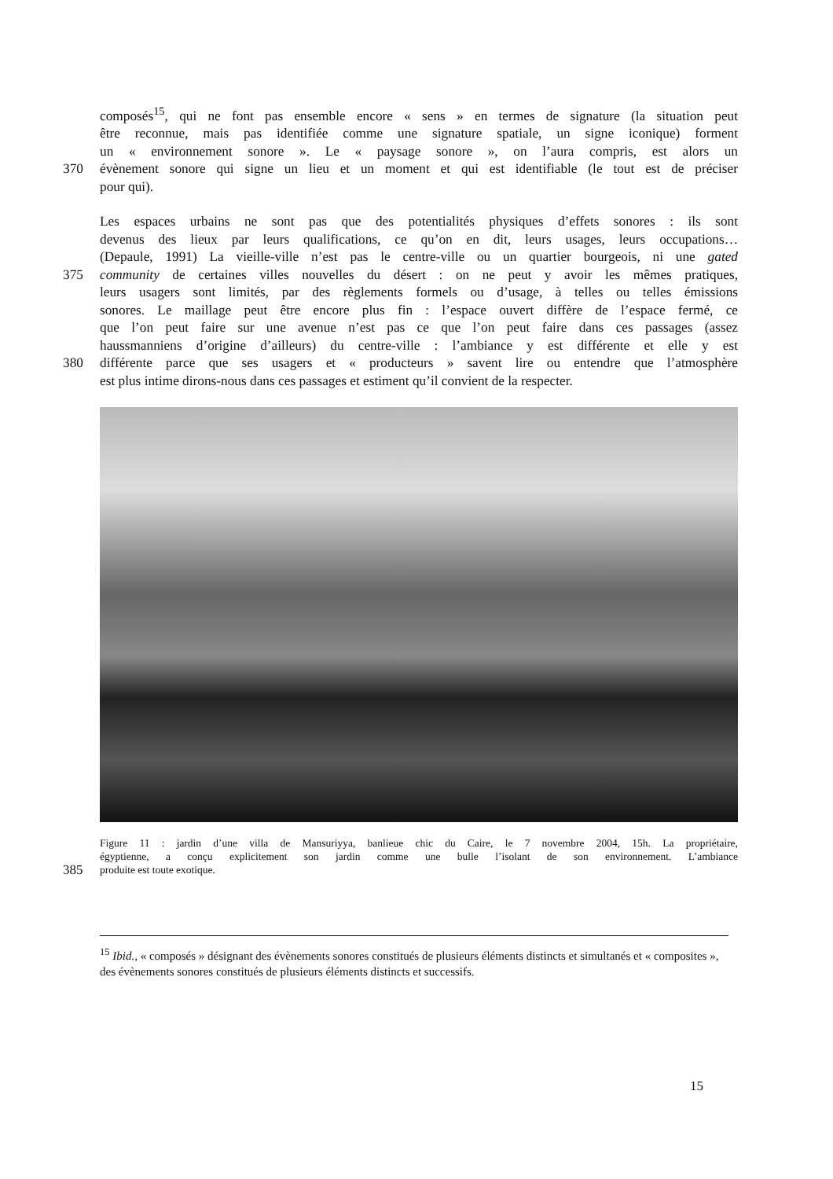composés<sup>15</sup>, qui ne font pas ensemble encore « sens » en termes de signature (la situation peut
être reconnue, mais pas identifiée comme une signature spatiale, un signe iconique) forment
un « environnement sonore ». Le « paysage sonore », on l’aura compris, est alors un
370 évènement sonore qui signe un lieu et un moment et qui est identifiable (le tout est de préciser
pour qui).
Les espaces urbains ne sont pas que des potentialités physiques d’effets sonores : ils sont
devenus des lieux par leurs qualifications, ce qu’on en dit, leurs usages, leurs occupations…
(Depaule, 1991) La vieille-ville n’est pas le centre-ville ou un quartier bourgeois, ni une gated
375 community de certaines villes nouvelles du désert : on ne peut y avoir les mêmes pratiques,
leurs usagers sont limités, par des règlements formels ou d’usage, à telles ou telles émissions
sonores. Le maillage peut être encore plus fin : l’espace ouvert diffère de l’espace fermé, ce
que l’on peut faire sur une avenue n’est pas ce que l’on peut faire dans ces passages (assez
haussmanniens d’origine d’ailleurs) du centre-ville : l’ambiance y est différente et elle y est
380 différente parce que ses usagers et « producteurs » savent lire ou entendre que l’atmosphère
est plus intime dirons-nous dans ces passages et estiment qu’il convient de la respecter.
Figure 11 : jardin d’une villa de Mansuriyya, banlieue chic du Caire, le 7 novembre 2004, 15h. La propriétaire,
égyptienne, a conçu explicitement son jardin comme une bulle l’isolant de son environnement. L’ambiance
385 produite est toute exotique.
<sup>15</sup> Ibid., « composés » désignant des évènements sonores constitués de plusieurs éléments distincts et simultanés et « composites », des évènements sonores constitués de plusieurs éléments distincts et successifs.
15